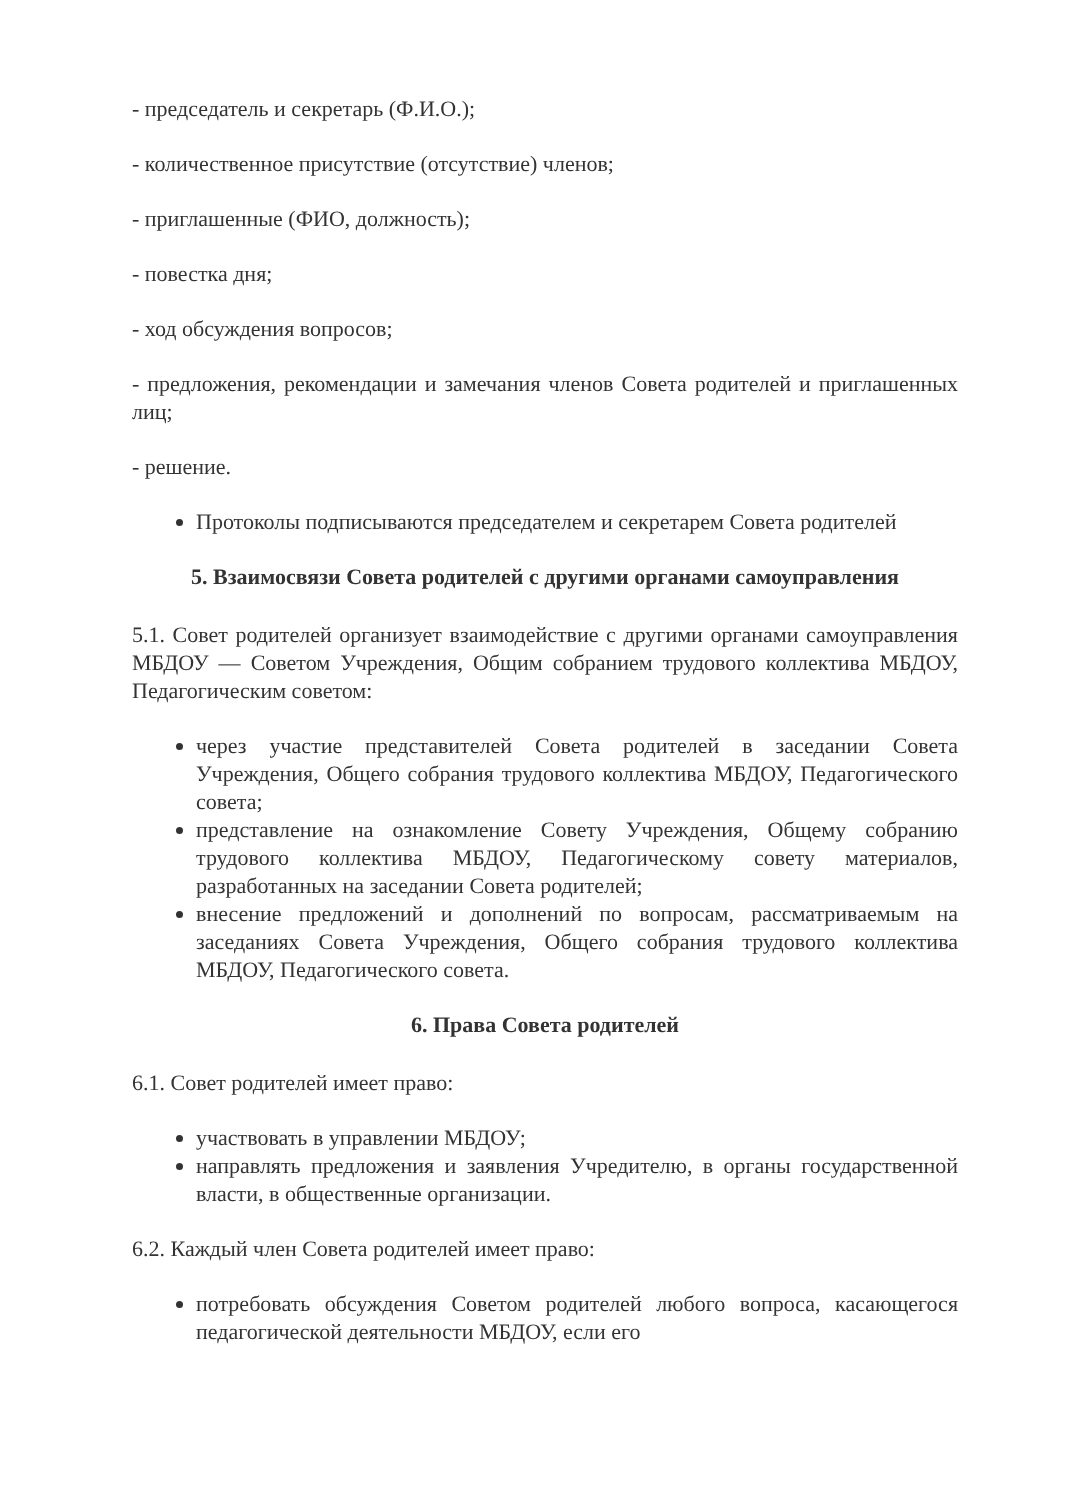- председатель и секретарь (Ф.И.О.);
- количественное присутствие (отсутствие) членов;
- приглашенные (ФИО, должность);
- повестка дня;
- ход обсуждения вопросов;
- предложения, рекомендации и замечания членов Совета родителей и приглашенных лиц;
- решение.
Протоколы подписываются председателем и секретарем Совета родителей
5. Взаимосвязи Совета родителей с другими органами самоуправления
5.1. Совет родителей организует взаимодействие с другими органами самоуправления МБДОУ — Советом Учреждения, Общим собранием трудового коллектива МБДОУ, Педагогическим советом:
через участие представителей Совета родителей в заседании Совета Учреждения, Общего собрания трудового коллектива МБДОУ, Педагогического совета;
представление на ознакомление Совету Учреждения, Общему собранию трудового коллектива МБДОУ, Педагогическому совету материалов, разработанных на заседании Совета родителей;
внесение предложений и дополнений по вопросам, рассматриваемым на заседаниях Совета Учреждения, Общего собрания трудового коллектива МБДОУ, Педагогического совета.
6. Права Совета родителей
6.1. Совет родителей имеет право:
участвовать в управлении МБДОУ;
направлять предложения и заявления Учредителю, в органы государственной власти, в общественные организации.
6.2. Каждый член Совета родителей имеет право:
потребовать обсуждения Советом родителей любого вопроса, касающегося педагогической деятельности МБДОУ, если его